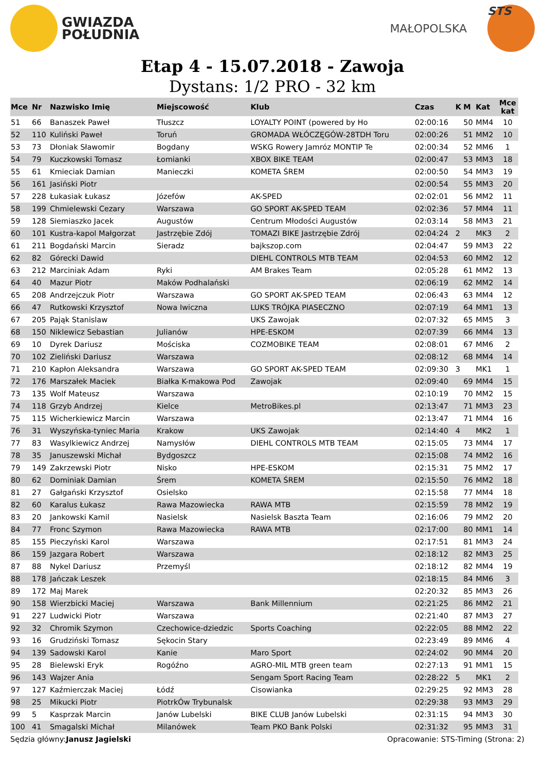GWIAZDA
POŁUDNIA
MAŁOPOLSKA
STS
Etap 4 - 15.07.2018 - Zawoja
Dystans: 1/2 PRO - 32 km
| Mce | Nr | Nazwisko Imię | Miejscowość | Klub | Czas | K | M | Kat | Mce kat |
| --- | --- | --- | --- | --- | --- | --- | --- | --- | --- |
| 51 | 66 | Banaszek Paweł | Tłuszcz | LOYALTY POINT (powered by Ho | 02:00:16 | | 50 | MM4 | 10 |
| 52 | 110 | Kuliński Paweł | Toruń | GROMADA WŁÓCZĘGÓW-28TDH Toru | 02:00:26 | | 51 | MM2 | 10 |
| 53 | 73 | Dłoniak Sławomir | Bogdany | WSKG Rowery Jamróz MONTIP Te | 02:00:34 | | 52 | MM6 | 1 |
| 54 | 79 | Kuczkowski Tomasz | Łomianki | XBOX BIKE TEAM | 02:00:47 | | 53 | MM3 | 18 |
| 55 | 61 | Kmieciak Damian | Manieczki | KOMETA ŚREM | 02:00:50 | | 54 | MM3 | 19 |
| 56 | 161 | Jasiński Piotr | | | 02:00:54 | | 55 | MM3 | 20 |
| 57 | 228 | Łukasiak Łukasz | Józefów | AK-SPED | 02:02:01 | | 56 | MM2 | 11 |
| 58 | 199 | Chmielewski Cezary | Warszawa | GO SPORT AK-SPED TEAM | 02:02:36 | | 57 | MM4 | 11 |
| 59 | 128 | Siemiaszko Jacek | Augustów | Centrum Młodości Augustów | 02:03:14 | | 58 | MM3 | 21 |
| 60 | 101 | Kustra-kapol Małgorzat | Jastrzębie Zdój | TOMAZI BIKE Jastrzębie Zdrój | 02:04:24 | 2 | | MK3 | 2 |
| 61 | 211 | Bogdański Marcin | Sieradz | bajkszop.com | 02:04:47 | | 59 | MM3 | 22 |
| 62 | 82 | Górecki Dawid | | DIEHL CONTROLS MTB TEAM | 02:04:53 | | 60 | MM2 | 12 |
| 63 | 212 | Marciniak Adam | Ryki | AM Brakes Team | 02:05:28 | | 61 | MM2 | 13 |
| 64 | 40 | Mazur Piotr | Maków Podhalański | | 02:06:19 | | 62 | MM2 | 14 |
| 65 | 208 | Andrzejczuk Piotr | Warszawa | GO SPORT AK-SPED TEAM | 02:06:43 | | 63 | MM4 | 12 |
| 66 | 47 | Rutkowski Krzysztof | Nowa Iwiczna | LUKS TRÓJKA PIASECZNO | 02:07:19 | | 64 | MM1 | 13 |
| 67 | 205 | Pająk Stanislaw | | UKS Zawojak | 02:07:32 | | 65 | MM5 | 3 |
| 68 | 150 | Niklewicz Sebastian | Julianów | HPE-ESKOM | 02:07:39 | | 66 | MM4 | 13 |
| 69 | 10 | Dyrek Dariusz | Mościska | COZMOBIKE TEAM | 02:08:01 | | 67 | MM6 | 2 |
| 70 | 102 | Zieliński Dariusz | Warszawa | | 02:08:12 | | 68 | MM4 | 14 |
| 71 | 210 | Kapłon Aleksandra | Warszawa | GO SPORT AK-SPED TEAM | 02:09:30 | 3 | | MK1 | 1 |
| 72 | 176 | Marszałek Maciek | Białka K-makowa Pod | Zawojak | 02:09:40 | | 69 | MM4 | 15 |
| 73 | 135 | Wolf Mateusz | Warszawa | | 02:10:19 | | 70 | MM2 | 15 |
| 74 | 118 | Grzyb Andrzej | Kielce | MetroBikes.pl | 02:13:47 | | 71 | MM3 | 23 |
| 75 | 115 | Wicherkiewicz Marcin | Warszawa | | 02:13:47 | | 71 | MM4 | 16 |
| 76 | 31 | Wyszyńska-tyniec Maria | Krakow | UKS Zawojak | 02:14:40 | 4 | | MK2 | 1 |
| 77 | 83 | Wasylkiewicz Andrzej | Namysłów | DIEHL CONTROLS MTB TEAM | 02:15:05 | | 73 | MM4 | 17 |
| 78 | 35 | Januszewski Michał | Bydgoszcz | | 02:15:08 | | 74 | MM2 | 16 |
| 79 | 149 | Zakrzewski Piotr | Nisko | HPE-ESKOM | 02:15:31 | | 75 | MM2 | 17 |
| 80 | 62 | Dominiak Damian | Śrem | KOMETA ŚREM | 02:15:50 | | 76 | MM2 | 18 |
| 81 | 27 | Gałgański Krzysztof | Osielsko | | 02:15:58 | | 77 | MM4 | 18 |
| 82 | 60 | Karalus Łukasz | Rawa Mazowiecka | RAWA MTB | 02:15:59 | | 78 | MM2 | 19 |
| 83 | 20 | Jankowski Kamil | Nasielsk | Nasielsk Baszta Team | 02:16:06 | | 79 | MM2 | 20 |
| 84 | 77 | Fronc Szymon | Rawa Mazowiecka | RAWA MTB | 02:17:00 | | 80 | MM1 | 14 |
| 85 | 155 | Pieczyński Karol | Warszawa | | 02:17:51 | | 81 | MM3 | 24 |
| 86 | 159 | Jazgara Robert | Warszawa | | 02:18:12 | | 82 | MM3 | 25 |
| 87 | 88 | Nykel Dariusz | Przemyśl | | 02:18:12 | | 82 | MM4 | 19 |
| 88 | 178 | Jańczak Leszek | | | 02:18:15 | | 84 | MM6 | 3 |
| 89 | 172 | Maj Marek | | | 02:20:32 | | 85 | MM3 | 26 |
| 90 | 158 | Wierzbicki Maciej | Warszawa | Bank Millennium | 02:21:25 | | 86 | MM2 | 21 |
| 91 | 227 | Ludwicki Piotr | Warszawa | | 02:21:40 | | 87 | MM3 | 27 |
| 92 | 32 | Chromik Szymon | Czechowice-dziedzic | Sports Coaching | 02:22:05 | | 88 | MM2 | 22 |
| 93 | 16 | Grudziński Tomasz | Sękocin Stary | | 02:23:49 | | 89 | MM6 | 4 |
| 94 | 139 | Sadowski Karol | Kanie | Maro Sport | 02:24:02 | | 90 | MM4 | 20 |
| 95 | 28 | Bielewski Eryk | Rogóźno | AGRO-MIL MTB green team | 02:27:13 | | 91 | MM1 | 15 |
| 96 | 143 | Wajzer Ania | | Sengam Sport Racing Team | 02:28:22 | 5 | | MK1 | 2 |
| 97 | 127 | Kaźmierczak Maciej | Łódź | Cisowianka | 02:29:25 | | 92 | MM3 | 28 |
| 98 | 25 | Mikucki Piotr | PiotrkÓw Trybunalsk | | 02:29:38 | | 93 | MM3 | 29 |
| 99 | 5 | Kasprzak Marcin | Janów Lubelski | BIKE CLUB Janów Lubelski | 02:31:15 | | 94 | MM3 | 30 |
| 100 | 41 | Smagalski Michał | Milanówek | Team PKO Bank Polski | 02:31:32 | | 95 | MM3 | 31 |
Sędzia główny:Janusz Jagielski Opracowanie: STS-Timing (Strona: 2)